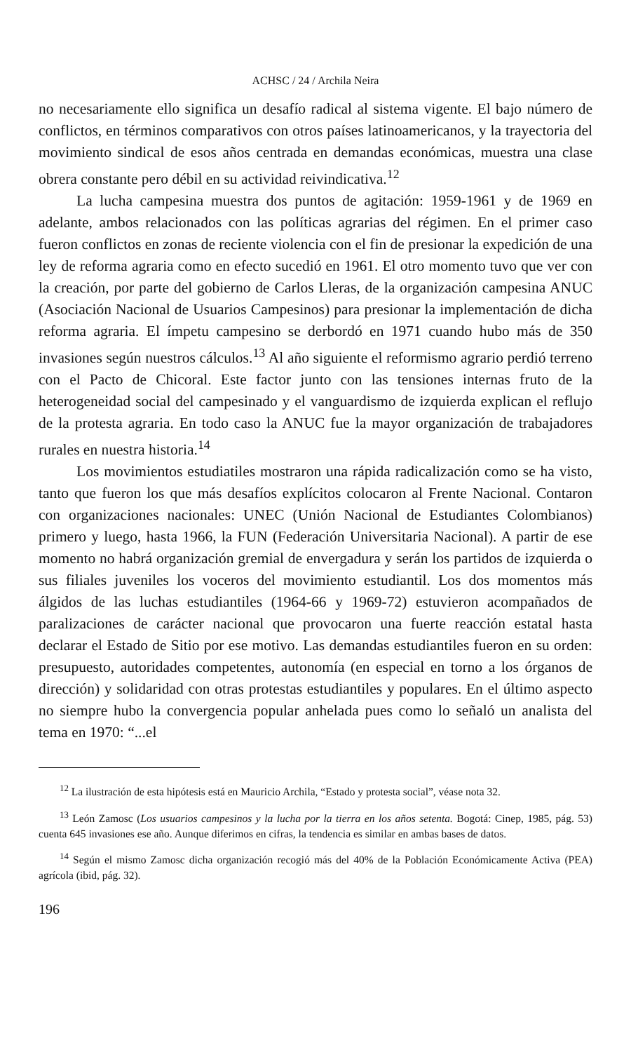ACHSC / 24 / Archila Neira
no necesariamente ello significa un desafío radical al sistema vigente. El bajo número de conflictos, en términos comparativos con otros países latinoamericanos, y la trayectoria del movimiento sindical de esos años centrada en demandas económicas, muestra una clase obrera constante pero débil en su actividad reivindicativa.<sup>12</sup>
La lucha campesina muestra dos puntos de agitación: 1959-1961 y de 1969 en adelante, ambos relacionados con las políticas agrarias del régimen. En el primer caso fueron conflictos en zonas de reciente violencia con el fin de presionar la expedición de una ley de reforma agraria como en efecto sucedió en 1961. El otro momento tuvo que ver con la creación, por parte del gobierno de Carlos Lleras, de la organización campesina ANUC (Asociación Nacional de Usuarios Campesinos) para presionar la implementación de dicha reforma agraria. El ímpetu campesino se derbordó en 1971 cuando hubo más de 350 invasiones según nuestros cálculos.<sup>13</sup> Al año siguiente el reformismo agrario perdió terreno con el Pacto de Chicoral. Este factor junto con las tensiones internas fruto de la heterogeneidad social del campesinado y el vanguardismo de izquierda explican el reflujo de la protesta agraria. En todo caso la ANUC fue la mayor organización de trabajadores rurales en nuestra historia.<sup>14</sup>
Los movimientos estudiatiles mostraron una rápida radicalización como se ha visto, tanto que fueron los que más desafíos explícitos colocaron al Frente Nacional. Contaron con organizaciones nacionales: UNEC (Unión Nacional de Estudiantes Colombianos) primero y luego, hasta 1966, la FUN (Federación Universitaria Nacional). A partir de ese momento no habrá organización gremial de envergadura y serán los partidos de izquierda o sus filiales juveniles los voceros del movimiento estudiantil. Los dos momentos más álgidos de las luchas estudiantiles (1964-66 y 1969-72) estuvieron acompañados de paralizaciones de carácter nacional que provocaron una fuerte reacción estatal hasta declarar el Estado de Sitio por ese motivo. Las demandas estudiantiles fueron en su orden: presupuesto, autoridades competentes, autonomía (en especial en torno a los órganos de dirección) y solidaridad con otras protestas estudiantiles y populares. En el último aspecto no siempre hubo la convergencia popular anhelada pues como lo señaló un analista del tema en 1970: “...el
<sup>12</sup> La ilustración de esta hipótesis está en Mauricio Archila, “Estado y protesta social”, véase nota 32.
<sup>13</sup> León Zamosc (Los usuarios campesinos y la lucha por la tierra en los años setenta. Bogotá: Cinep, 1985, pág. 53) cuenta 645 invasiones ese año. Aunque diferimos en cifras, la tendencia es similar en ambas bases de datos.
<sup>14</sup> Según el mismo Zamosc dicha organización recogió más del 40% de la Población Económicamente Activa (PEA) agrícola (ibid, pág. 32).
196